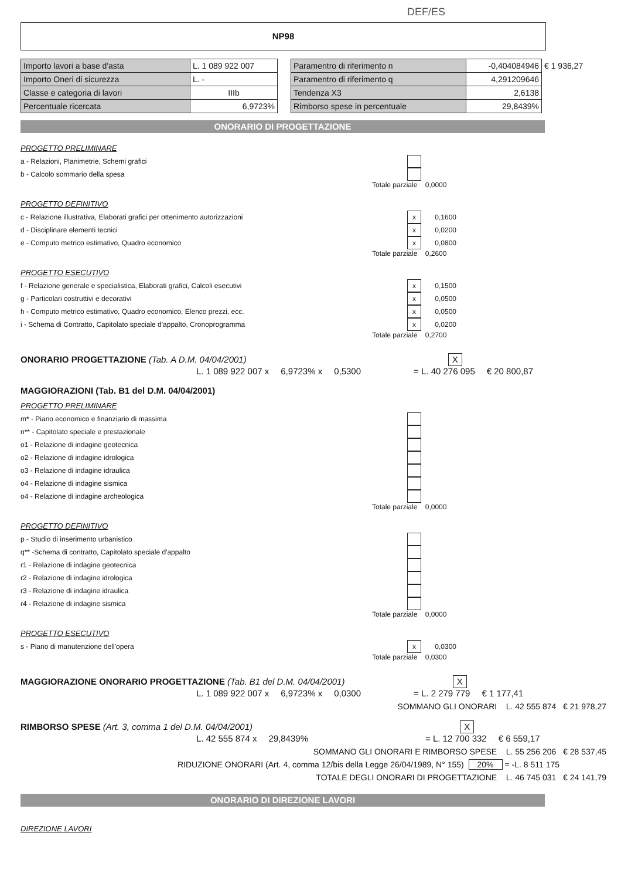DEF/ES
NP98
| Importo lavori a base d'asta | L. 1 089 922 007 |
| Importo Oneri di sicurezza | L. - |
| Classe e categoria di lavori | IIIb |
| Percentuale ricercata | 6,9723% |
| Paramentro di riferimento n | -0,404084946 | € 1 936,27 |
| Paramentro di riferimento q | 4,291209646 | |
| Tendenza X3 | 2,6138 | |
| Rimborso spese in percentuale | 29,8439% | |
ONORARIO DI PROGETTAZIONE
PROGETTO PRELIMINARE
a - Relazioni, Planimetrie, Schemi grafici
b - Calcolo sommario della spesa
Totale parziale 0,0000
PROGETTO DEFINITIVO
c - Relazione illustrativa, Elaborati grafici per ottenimento autorizzazioni x 0,1600
d - Disciplinare elementi tecnici x 0,0200
e - Computo metrico estimativo, Quadro economico x 0,0800
Totale parziale 0,2600
PROGETTO ESECUTIVO
f - Relazione generale e specialistica, Elaborati grafici, Calcoli esecutivi x 0,1500
g - Particolari costruttivi e decorativi x 0,0500
h - Computo metrico estimativo, Quadro economico, Elenco prezzi, ecc. x 0,0500
i - Schema di Contratto, Capitolato speciale d'appalto, Cronoprogramma x 0,0200
Totale parziale 0,2700
ONORARIO PROGETTAZIONE (Tab. A D.M. 04/04/2001) X
L. 1 089 922 007 x 6,9723% x 0,5300 = L. 40 276 095 € 20 800,87
MAGGIORAZIONI (Tab. B1 del D.M. 04/04/2001)
PROGETTO PRELIMINARE
m* - Piano economico e finanziario di massima
n** - Capitolato speciale e prestazionale
o1 - Relazione di indagine geotecnica
o2 - Relazione di indagine idrologica
o3 - Relazione di indagine idraulica
o4 - Relazione di indagine sismica
o4 - Relazione di indagine archeologica
Totale parziale 0,0000
PROGETTO DEFINITIVO
p - Studio di inserimento urbanistico
q** -Schema di contratto, Capitolato speciale d'appalto
r1 - Relazione di indagine geotecnica
r2 - Relazione di indagine idrologica
r3 - Relazione di indagine idraulica
r4 - Relazione di indagine sismica
Totale parziale 0,0000
PROGETTO ESECUTIVO
s - Piano di manutenzione dell'opera x 0,0300
Totale parziale 0,0300
MAGGIORAZIONE ONORARIO PROGETTAZIONE (Tab. B1 del D.M. 04/04/2001) X
L. 1 089 922 007 x 6,9723% x 0,0300 = L. 2 279 779 € 1 177,41
SOMMANO GLI ONORARI L. 42 555 874 € 21 978,27
RIMBORSO SPESE (Art. 3, comma 1 del D.M. 04/04/2001) X
L. 42 555 874 x 29,8439% = L. 12 700 332 € 6 559,17
SOMMANO GLI ONORARI E RIMBORSO SPESE L. 55 256 206 € 28 537,45
RIDUZIONE ONORARI (Art. 4, comma 12/bis della Legge 26/04/1989, N° 155) 20% = -L. 8 511 175
TOTALE DEGLI ONORARI DI PROGETTAZIONE L. 46 745 031 € 24 141,79
ONORARIO DI DIREZIONE LAVORI
DIREZIONE LAVORI